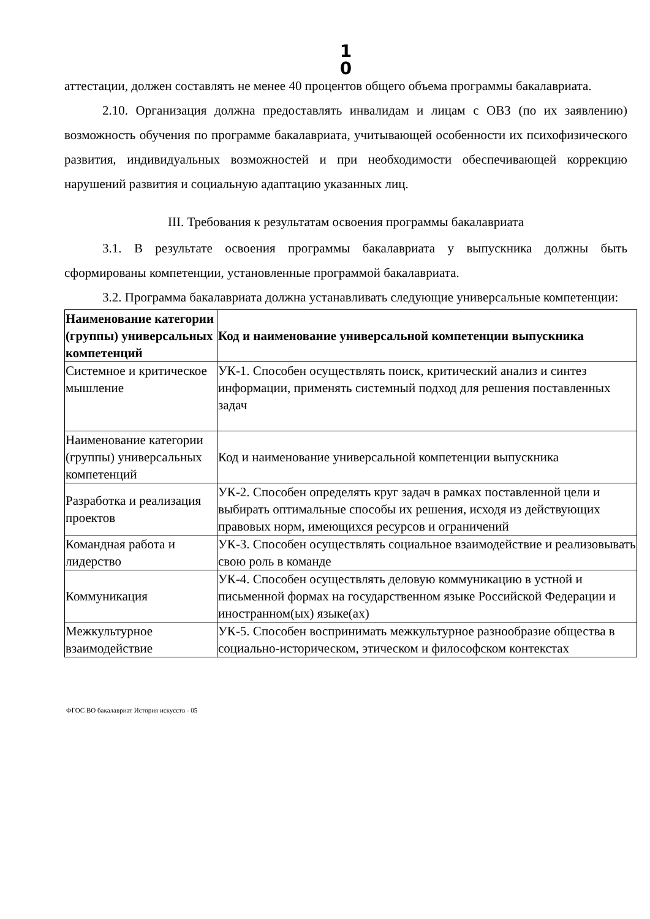1 0
аттестации, должен составлять не менее 40 процентов общего объема программы бакалавриата.
2.10. Организация должна предоставлять инвалидам и лицам с ОВЗ (по их заявлению) возможность обучения по программе бакалавриата, учитывающей особенности их психофизического развития, индивидуальных возможностей и при необходимости обеспечивающей коррекцию нарушений развития и социальную адаптацию указанных лиц.
III. Требования к результатам освоения программы бакалавриата
3.1. В результате освоения программы бакалавриата у выпускника должны быть сформированы компетенции, установленные программой бакалавриата.
3.2. Программа бакалавриата должна устанавливать следующие универсальные компетенции:
| Наименование категории (группы) универсальных компетенций | Код и наименование универсальной компетенции выпускника |
| Системное и критическое мышление | УК-1. Способен осуществлять поиск, критический анализ и синтез информации, применять системный подход для решения поставленных задач |
| Наименование категории (группы) универсальных компетенций | Код и наименование универсальной компетенции выпускника |
| Разработка и реализация проектов | УК-2. Способен определять круг задач в рамках поставленной цели и выбирать оптимальные способы их решения, исходя из действующих правовых норм, имеющихся ресурсов и ограничений |
| Командная работа и лидерство | УК-3. Способен осуществлять социальное взаимодействие и реализовывать свою роль в команде |
| Коммуникация | УК-4. Способен осуществлять деловую коммуникацию в устной и письменной формах на государственном языке Российской Федерации и иностранном(ых) языке(ах) |
| Межкультурное взаимодействие | УК-5. Способен воспринимать межкультурное разнообразие общества в социально-историческом, этическом и философском контекстах |
ФГОС ВО бакалавриат История искусств - 05